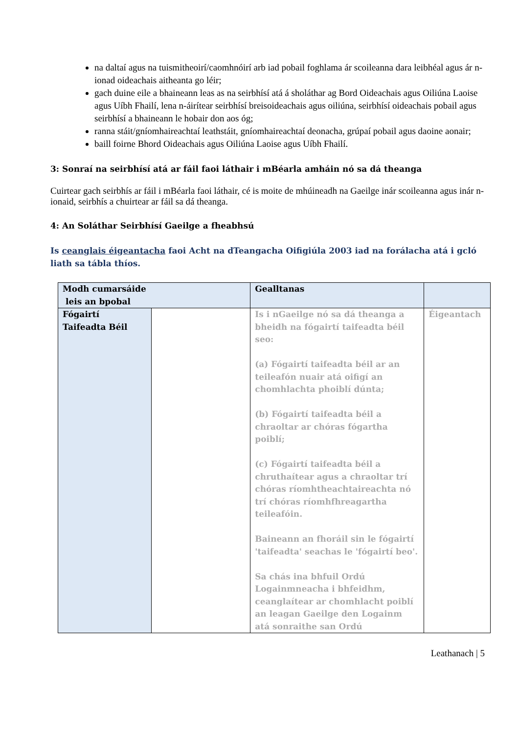na daltaí agus na tuismitheoirí/caomhnóirí arb iad pobail foghlama ár scoileanna dara leibhéal agus ár n-ionad oideachais aitheanta go léir;
gach duine eile a bhaineann leas as na seirbhísí atá á sholáthar ag Bord Oideachais agus Oiliúna Laoise agus Uíbh Fhailí, lena n-áirítear seirbhísí breisoideachais agus oiliúna, seirbhísí oideachais pobail agus seirbhísí a bhaineann le hobair don aos óg;
ranna stáit/gníomhaireachtaí leathstáit, gníomhaireachtaí deonacha, grúpaí pobail agus daoine aonair;
baill foirne Bhord Oideachais agus Oiliúna Laoise agus Uíbh Fhailí.
3: Sonraí na seirbhísí atá ar fáil faoi láthair i mBéarla amháin nó sa dá theanga
Cuirtear gach seirbhís ar fáil i mBéarla faoi láthair, cé is moite de mhúineadh na Gaeilge inár scoileanna agus inár n-ionaid, seirbhís a chuirtear ar fáil sa dá theanga.
4: An Soláthar Seirbhísí Gaeilge a fheabhsú
Is ceanglais éigeantacha faoi Acht na dTeangacha Oifigiúla 2003 iad na forálacha atá i gcló liath sa tábla thíos.
| Modh cumarsáide leis an bpobal | | Gealltanas | |
| Fógairtí Taifeadta Béil | | Is i nGaeilge nó sa dá theanga a bheidh na fógairtí taifeadta béil seo: (a) Fógairtí taifeadta béil ar an teileafón nuair atá oifigí an chomhlachta phoiblí dúnta; (b) Fógairtí taifeadta béil a chraoltar ar chóras fógartha poiblí; (c) Fógairtí taifeadta béil a chruthaítear agus a chraoltar trí chóras ríomhtheachtaireachta nó trí chóras ríomhfhreagartha teileafóin. Baineann an fhoráil sin le fógairtí 'taifeadta' seachas le 'fógairtí beo'. Sa chás ina bhfuil Ordú Logainmneacha i bhfeidhm, ceanglaítear ar chomhlacht poiblí an leagan Gaeilge den Logainm atá sonraithe san Ordú | Éigeantach |
Leathanach | 5